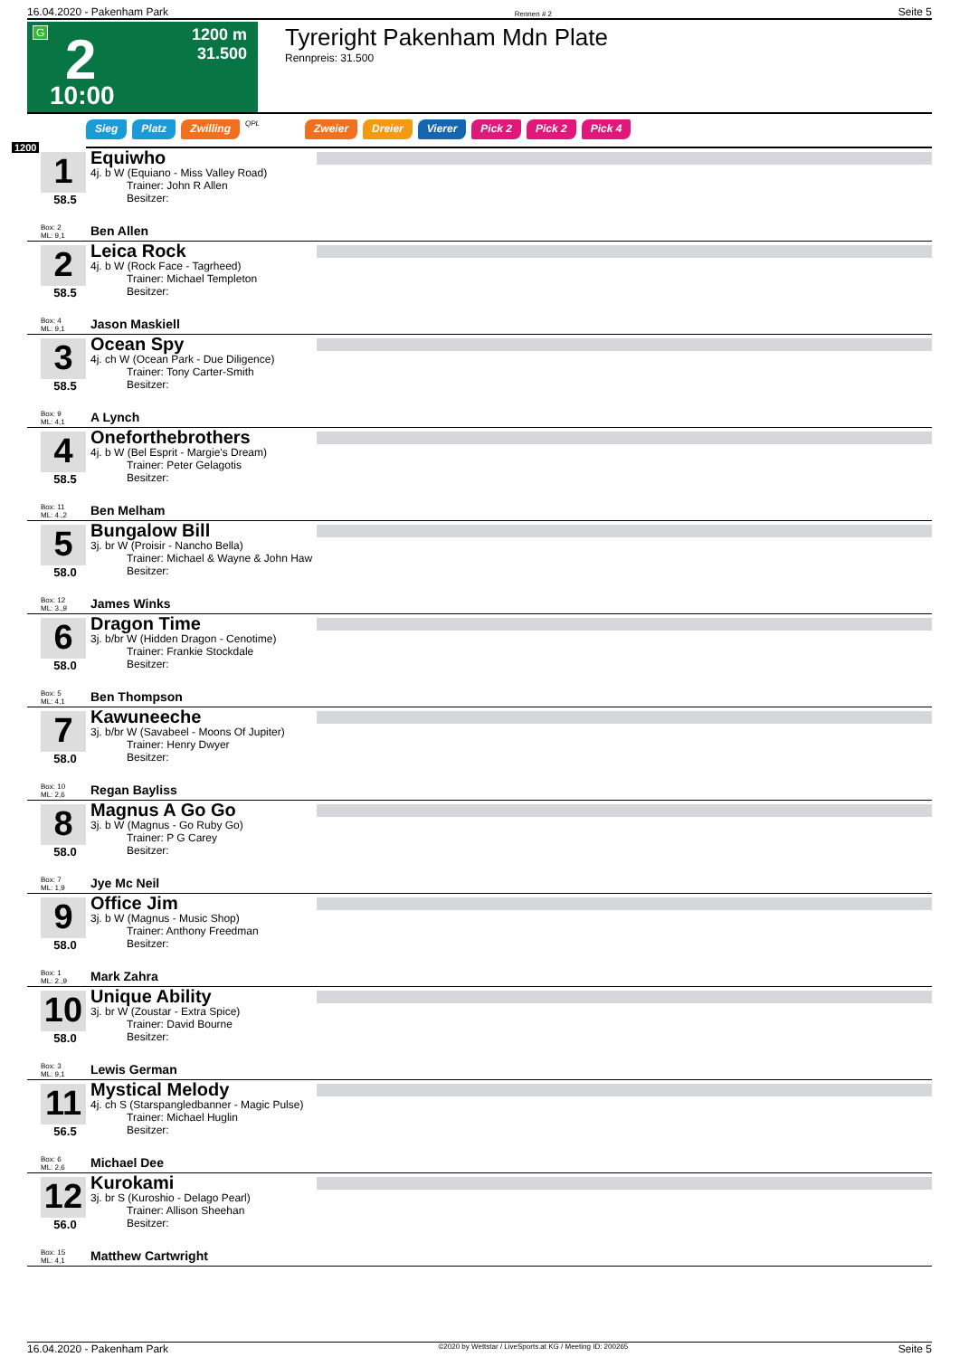16.04.2020 - Pakenham Park Rennen # 2 Seite 5
G 2 1200 m
31.500
10:00
Tyreright Pakenham Mdn Plate
Rennpreis: 31.500
Sieg Platz Zwilling QPL Zweier Dreier Vierer Pick 2 Pick 2 Pick 4
1200
1
58.5
Box: 2
ML: 9,1
Equiwho
4j. b W (Equiano - Miss Valley Road)
Trainer: John R Allen
Besitzer:
Ben Allen
2
58.5
Box: 4
ML: 9,1
Leica Rock
4j. b W (Rock Face - Tagrheed)
Trainer: Michael Templeton
Besitzer:
Jason Maskiell
3
58.5
Box: 9
ML: 4,1
Ocean Spy
4j. ch W (Ocean Park - Due Diligence)
Trainer: Tony Carter-Smith
Besitzer:
A Lynch
4
58.5
Box: 11
ML: 4.,2
Oneforthebrothers
4j. b W (Bel Esprit - Margie's Dream)
Trainer: Peter Gelagotis
Besitzer:
Ben Melham
5
58.0
Box: 12
ML: 3.,9
Bungalow Bill
3j. br W (Proisir - Nancho Bella)
Trainer: Michael & Wayne & John Haw
Besitzer:
James Winks
6
58.0
Box: 5
ML: 4,1
Dragon Time
3j. b/br W (Hidden Dragon - Cenotime)
Trainer: Frankie Stockdale
Besitzer:
Ben Thompson
7
58.0
Box: 10
ML: 2,6
Kawuneeche
3j. b/br W (Savabeel - Moons Of Jupiter)
Trainer: Henry Dwyer
Besitzer:
Regan Bayliss
8
58.0
Box: 7
ML: 1,9
Magnus A Go Go
3j. b W (Magnus - Go Ruby Go)
Trainer: P G Carey
Besitzer:
Jye Mc Neil
9
58.0
Box: 1
ML: 2.,9
Office Jim
3j. b W (Magnus - Music Shop)
Trainer: Anthony Freedman
Besitzer:
Mark Zahra
10
58.0
Box: 3
ML: 9,1
Unique Ability
3j. br W (Zoustar - Extra Spice)
Trainer: David Bourne
Besitzer:
Lewis German
11
56.5
Box: 6
ML: 2,6
Mystical Melody
4j. ch S (Starspangledbanner - Magic Pulse)
Trainer: Michael Huglin
Besitzer:
Michael Dee
12
56.0
Box: 15
ML: 4,1
Kurokami
3j. br S (Kuroshio - Delago Pearl)
Trainer: Allison Sheehan
Besitzer:
Matthew Cartwright
16.04.2020 - Pakenham Park ©2020 by Wettstar / LiveSports.at KG / Meeting ID: 200265 Seite 5